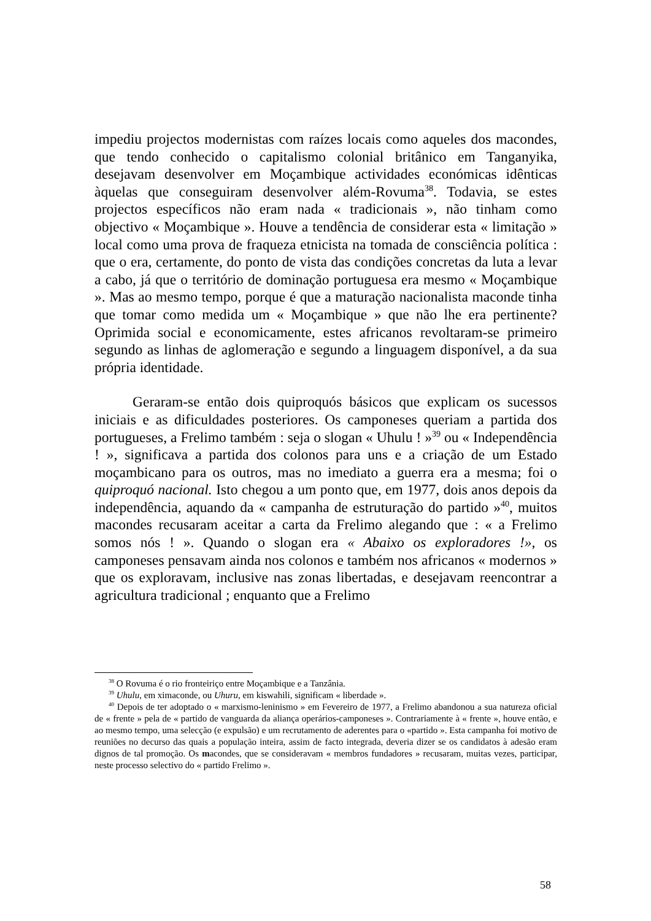impediu projectos modernistas com raízes locais como aqueles dos macondes, que tendo conhecido o capitalismo colonial britânico em Tanganyika, desejavam desenvolver em Moçambique actividades económicas idênticas àquelas que conseguiram desenvolver além-Rovuma<sup>38</sup>. Todavia, se estes projectos específicos não eram nada « tradicionais », não tinham como objectivo « Moçambique ». Houve a tendência de considerar esta « limitação » local como uma prova de fraqueza etnicista na tomada de consciência política : que o era, certamente, do ponto de vista das condições concretas da luta a levar a cabo, já que o território de dominação portuguesa era mesmo « Moçambique ». Mas ao mesmo tempo, porque é que a maturação nacionalista maconde tinha que tomar como medida um « Moçambique » que não lhe era pertinente? Oprimida social e economicamente, estes africanos revoltaram-se primeiro segundo as linhas de aglomeração e segundo a linguagem disponível, a da sua própria identidade.
Geraram-se então dois quiproquós básicos que explicam os sucessos iniciais e as dificuldades posteriores. Os camponeses queriam a partida dos portugueses, a Frelimo também : seja o slogan « Uhulu ! »<sup>39</sup> ou « Independência ! », significava a partida dos colonos para uns e a criação de um Estado moçambicano para os outros, mas no imediato a guerra era a mesma; foi o quiproquó nacional. Isto chegou a um ponto que, em 1977, dois anos depois da independência, aquando da « campanha de estruturação do partido »<sup>40</sup>, muitos macondes recusaram aceitar a carta da Frelimo alegando que : « a Frelimo somos nós ! ». Quando o slogan era « Abaixo os exploradores !», os camponeses pensavam ainda nos colonos e também nos africanos « modernos » que os exploravam, inclusive nas zonas libertadas, e desejavam reencontrar a agricultura tradicional ; enquanto que a Frelimo
<sup>38</sup> O Rovuma é o rio fronteiriço entre Moçambique e a Tanzânia.
<sup>39</sup> Uhulu, em ximaconde, ou Uhuru, em kiswahili, significam « liberdade ».
<sup>40</sup> Depois de ter adoptado o « marxismo-leninismo » em Fevereiro de 1977, a Frelimo abandonou a sua natureza oficial de « frente » pela de « partido de vanguarda da aliança operários-camponeses ». Contrariamente à « frente », houve então, e ao mesmo tempo, uma selecção (e expulsão) e um recrutamento de aderentes para o «partido ». Esta campanha foi motivo de reuniões no decurso das quais a população inteira, assim de facto integrada, deveria dizer se os candidatos à adesão eram dignos de tal promoção. Os macondes, que se consideravam « membros fundadores » recusaram, muitas vezes, participar, neste processo selectivo do « partido Frelimo ».
58